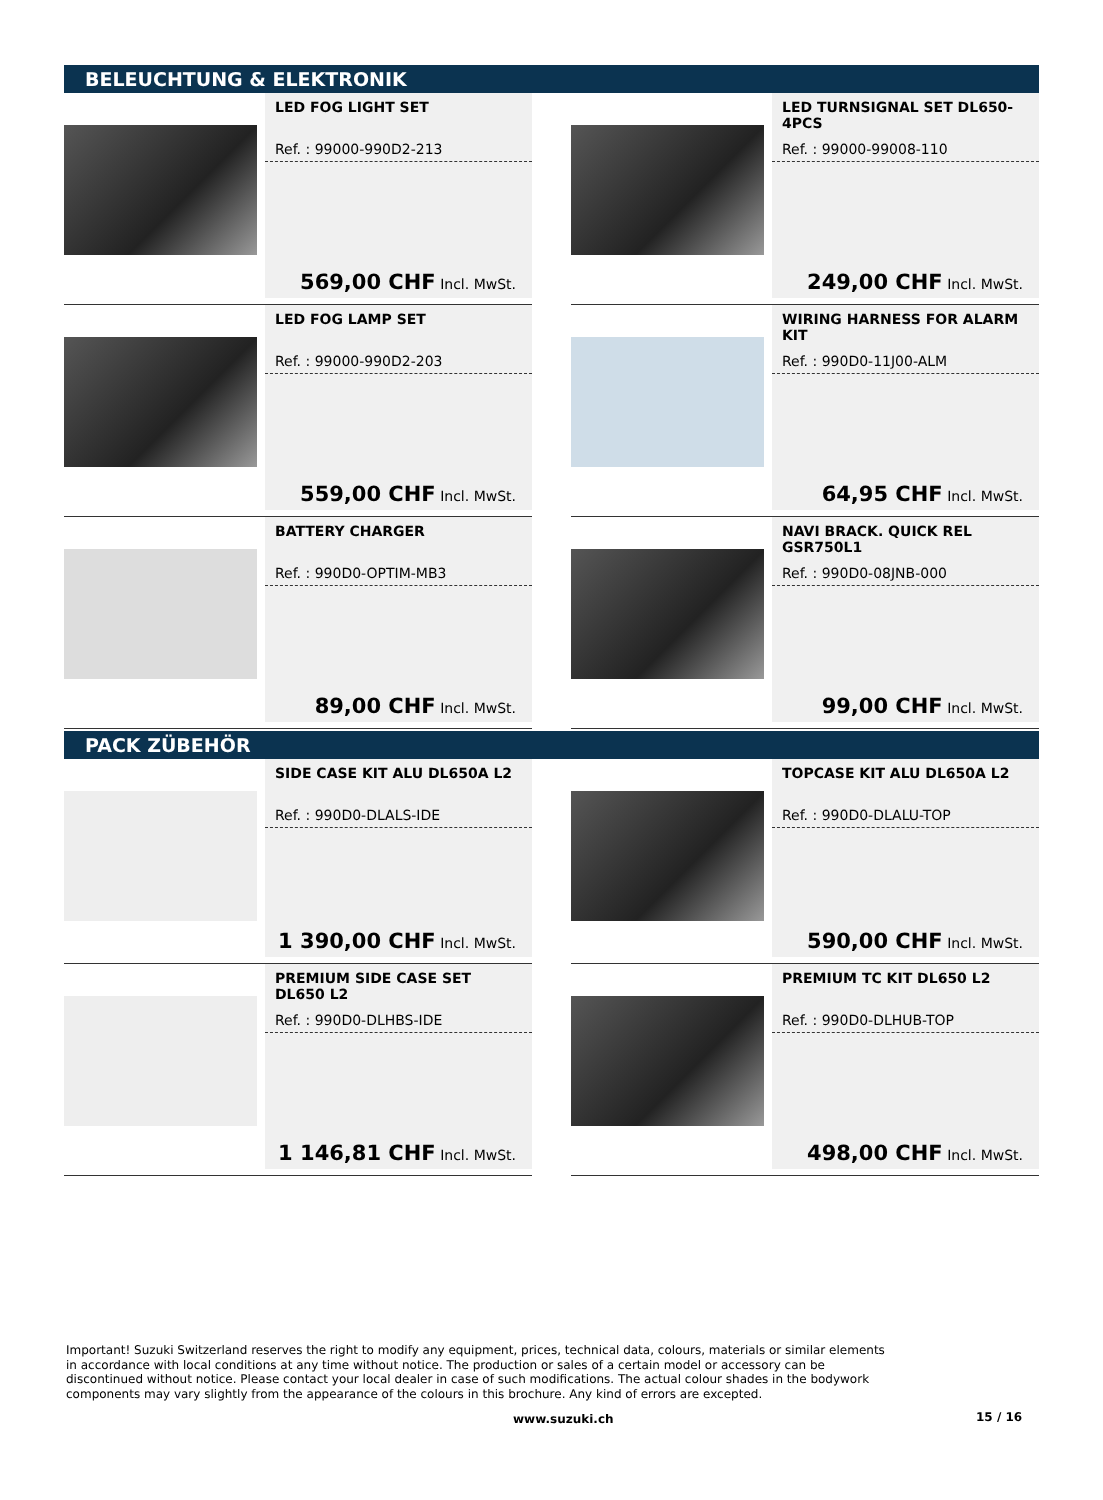BELEUCHTUNG & ELEKTRONIK
LED FOG LIGHT SET
Ref. : 99000-990D2-213
569,00 CHF Incl. MwSt.
LED TURNSIGNAL SET DL650-4PCS
Ref. : 99000-99008-110
249,00 CHF Incl. MwSt.
LED FOG LAMP SET
Ref. : 99000-990D2-203
559,00 CHF Incl. MwSt.
WIRING HARNESS FOR ALARM KIT
Ref. : 990D0-11J00-ALM
64,95 CHF Incl. MwSt.
BATTERY CHARGER
Ref. : 990D0-OPTIM-MB3
89,00 CHF Incl. MwSt.
NAVI BRACK. QUICK REL GSR750L1
Ref. : 990D0-08JNB-000
99,00 CHF Incl. MwSt.
PACK ZÜBEHÖR
SIDE CASE KIT ALU DL650A L2
Ref. : 990D0-DLALS-IDE
1 390,00 CHF Incl. MwSt.
TOPCASE KIT ALU DL650A L2
Ref. : 990D0-DLALU-TOP
590,00 CHF Incl. MwSt.
PREMIUM SIDE CASE SET DL650 L2
Ref. : 990D0-DLHBS-IDE
1 146,81 CHF Incl. MwSt.
PREMIUM TC KIT DL650 L2
Ref. : 990D0-DLHUB-TOP
498,00 CHF Incl. MwSt.
Important! Suzuki Switzerland reserves the right to modify any equipment, prices, technical data, colours, materials or similar elements in accordance with local conditions at any time without notice. The production or sales of a certain model or accessory can be discontinued without notice. Please contact your local dealer in case of such modifications. The actual colour shades in the bodywork components may vary slightly from the appearance of the colours in this brochure. Any kind of errors are excepted.
www.suzuki.ch 15 / 16